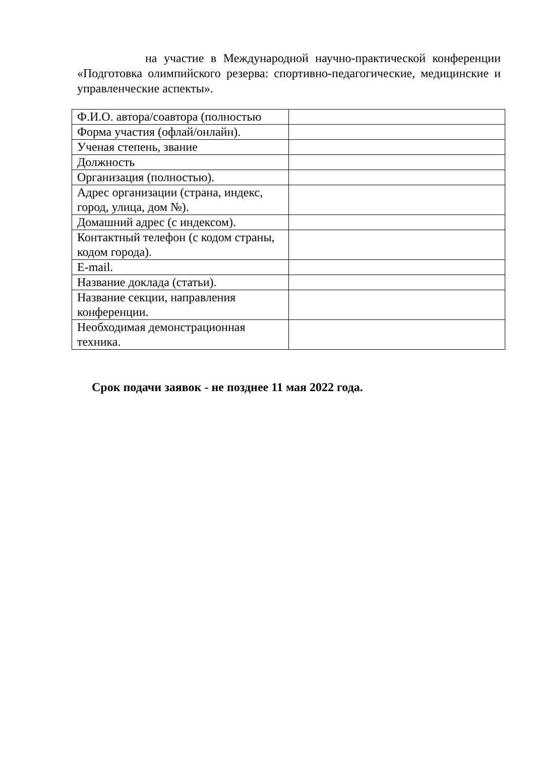на участие в Международной научно-практической конференции «Подготовка олимпийского резерва: спортивно-педагогические, медицинские и управленческие аспекты».
| Ф.И.О. автора/соавтора (полностью | |
| Форма участия (офлай/онлайн). | |
| Ученая степень, звание | |
| Должность | |
| Организация (полностью). | |
| Адрес организации (страна, индекс, город, улица, дом №). | |
| Домашний адрес (с индексом). | |
| Контактный телефон (с кодом страны, кодом города). | |
| E-mail. | |
| Название доклада (статьи). | |
| Название секции, направления конференции. | |
| Необходимая демонстрационная техника. | |
Срок подачи заявок - не позднее 11 мая 2022 года.